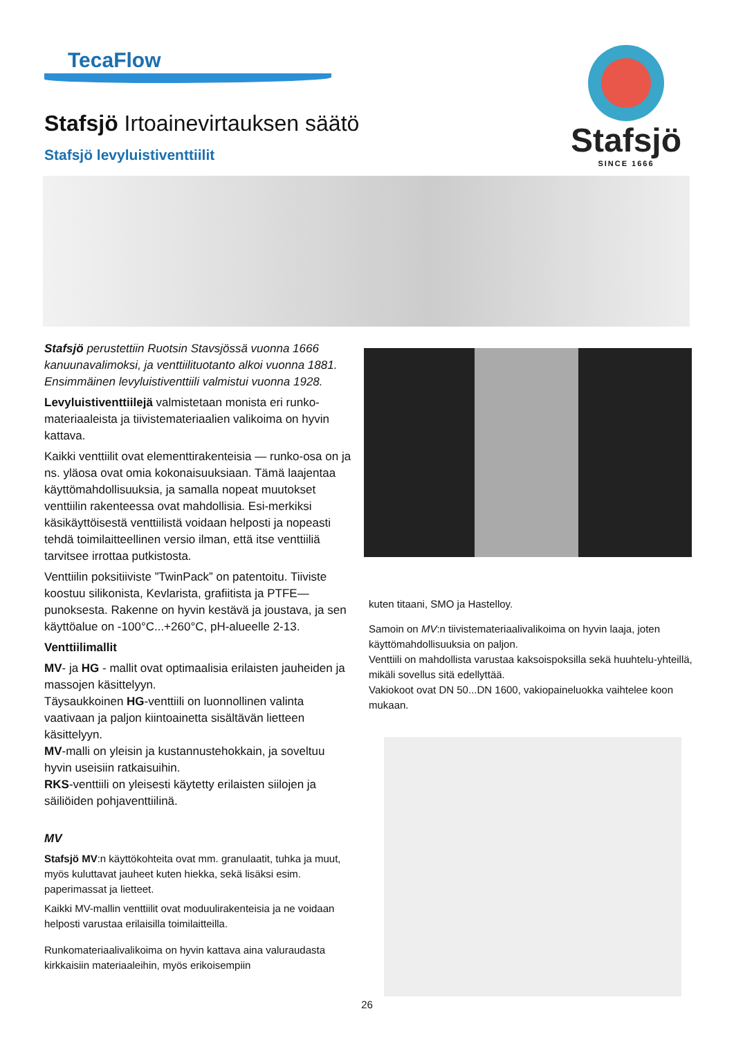TecaFlow
Stafsjö
SINCE 1666
Stafsjö Irtoainevirtauksen säätö
Stafsjö levyluistiventtiilit
Stafsjö perustettiin Ruotsin Stavsjössä vuonna 1666 kanuunavalimoksi, ja venttiilituotanto alkoi vuonna 1881.
Ensimmäinen levyluistiventtiili valmistui vuonna 1928.
Levyluistiventtiilejä valmistetaan monista eri runko-materiaaleista ja tiivistemateriaalien valikoima on hyvin kattava.
Kaikki venttiilit ovat elementtirakenteisia — runko-osa on ja ns. yläosa ovat omia kokonaisuuksiaan. Tämä laajentaa käyttömahdollisuuksia, ja samalla nopeat muutokset venttiilin rakenteessa ovat mahdollisia. Esi-merkiksi käsikäyttöisestä venttiilistä voidaan helposti ja nopeasti tehdä toimilaitteellinen versio ilman, että itse venttiiliä tarvitsee irrottaa putkistosta.
Venttiilin poksitiiviste ”TwinPack” on patentoitu. Tiiviste koostuu silikonista, Kevlarista, grafiitista ja PTFE—punoksesta. Rakenne on hyvin kestävä ja joustava, ja sen käyttöalue on -100°C...+260°C, pH-alueelle 2-13.
Venttiilimallit
MV- ja HG - mallit ovat optimaalisia erilaisten jauheiden ja massojen käsittelyyn.
Täysaukkoinen HG-venttiili on luonnollinen valinta vaativaan ja paljon kiintoainetta sisältävän lietteen käsittelyyn.
MV-malli on yleisin ja kustannustehokkain, ja soveltuu hyvin useisiin ratkaisuihin.
RKS-venttiili on yleisesti käytetty erilaisten siilojen ja säiliöiden pohjaventtiilinä.
MV
Stafsjö MV:n käyttökohteita ovat mm. granulaatit, tuhka ja muut, myös kuluttavat jauheet kuten hiekka, sekä lisäksi esim. paperimassat ja lietteet.
Kaikki MV-mallin venttiilit ovat moduulirakenteisia ja ne voidaan helposti varustaa erilaisilla toimilaitteilla.
Runkomateriaalivalikoima on hyvin kattava aina valuraudasta kirkkaisiin materiaaleihin, myös erikoisempiin
kuten titaani, SMO ja Hastelloy.
Samoin on MV:n tiivistemateriaalivalikoima on hyvin laaja, joten käyttömahdollisuuksia on paljon.
Venttiili on mahdollista varustaa kaksoispoksilla sekä huuhtelu-yhteillä, mikäli sovellus sitä edellyttää.
Vakiokoot ovat DN 50...DN 1600, vakiopaineluokka vaihtelee koon mukaan.
26